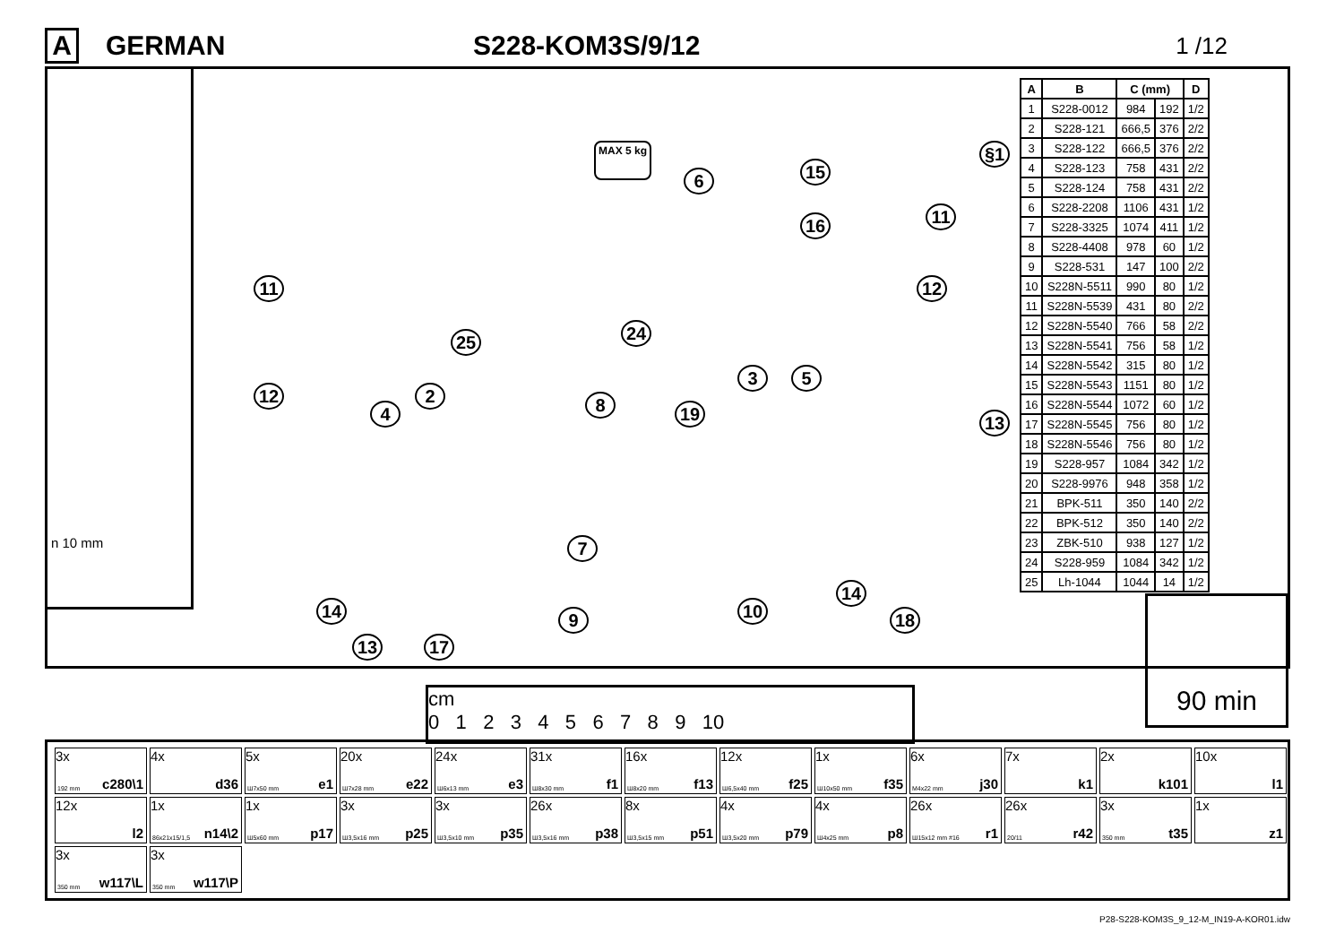A GERMAN S228-KOM3S/9/12
1 /12
n 10 mm
§1 MAX 5 kg
6 15
16 11
11 12
24 25
12 2
3 5
4 8 19 13
7
14
14 10 9 18
13 17
| A | B | C (mm) | | D |
| --- | --- | --- | --- | --- |
| 1 | S228-0012 | 984 | 192 | 1/2 |
| 2 | S228-121 | 666,5 | 376 | 2/2 |
| 3 | S228-122 | 666,5 | 376 | 2/2 |
| 4 | S228-123 | 758 | 431 | 2/2 |
| 5 | S228-124 | 758 | 431 | 2/2 |
| 6 | S228-2208 | 1106 | 431 | 1/2 |
| 7 | S228-3325 | 1074 | 411 | 1/2 |
| 8 | S228-4408 | 978 | 60 | 1/2 |
| 9 | S228-531 | 147 | 100 | 2/2 |
| 10 | S228N-5511 | 990 | 80 | 1/2 |
| 11 | S228N-5539 | 431 | 80 | 2/2 |
| 12 | S228N-5540 | 766 | 58 | 2/2 |
| 13 | S228N-5541 | 756 | 58 | 1/2 |
| 14 | S228N-5542 | 315 | 80 | 1/2 |
| 15 | S228N-5543 | 1151 | 80 | 1/2 |
| 16 | S228N-5544 | 1072 | 60 | 1/2 |
| 17 | S228N-5545 | 756 | 80 | 1/2 |
| 18 | S228N-5546 | 756 | 80 | 1/2 |
| 19 | S228-957 | 1084 | 342 | 1/2 |
| 20 | S228-9976 | 948 | 358 | 1/2 |
| 21 | BPK-511 | 350 | 140 | 2/2 |
| 22 | BPK-512 | 350 | 140 | 2/2 |
| 23 | ZBK-510 | 938 | 127 | 1/2 |
| 24 | S228-959 | 1084 | 342 | 1/2 |
| 25 | Lh-1044 | 1044 | 14 | 1/2 |
90 min
cm
0 1 2 3 4 5 6 7 8 9 10
3x
192 mm c280\1
4x
d36
5x
Ш7x50 mm e1
20x
Ш7x28 mm e22
24x
Ш6x13 mm e3
31x
Ш8x30 mm f1
16x
Ш8x20 mm f13
12x
Ш6,5x40 mm f25
1x
Ш10x50 mm f35
6x
M4x22 mm j30
7x
k1
2x
k101
10x
l1
12x
l2
1x
86x21x15/1,5 n14\2
1x
Ш5x60 mm p17
3x
Ш3,5x16 mm p25
3x
Ш3,5x10 mm p35
26x
Ш3,5x16 mm p38
8x
Ш3,5x15 mm p51
4x
Ш3,5x20 mm p79
4x
Ш4x25 mm p8
26x
Ш15x12 mm #16 r1
26x
20/11 r42
3x
350 mm t35
1x
z1
3x
350 mm w117\L
3x
350 mm w117\P
P28-S228-KOM3S_9_12-M_IN19-A-KOR01.idw